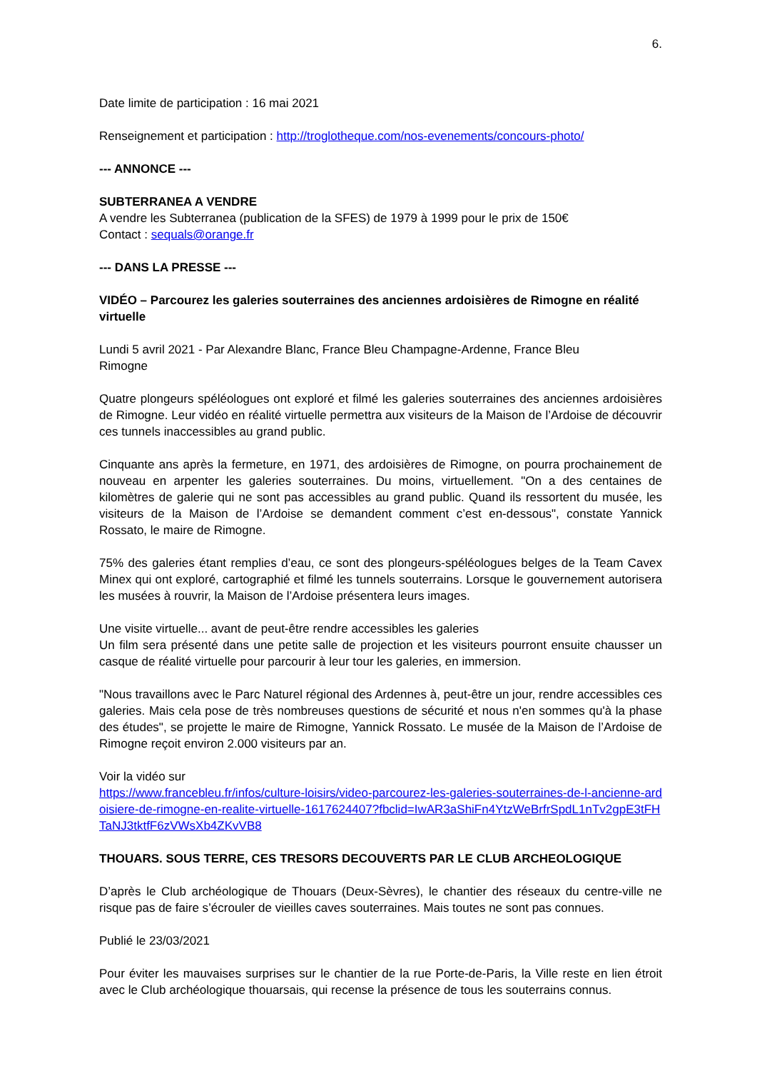6.
Date limite de participation : 16 mai 2021
Renseignement et participation : http://troglotheque.com/nos-evenements/concours-photo/
--- ANNONCE ---
SUBTERRANEA A VENDRE
A vendre les Subterranea (publication de la SFES) de 1979 à 1999 pour le prix de 150€
Contact : sequals@orange.fr
--- DANS LA PRESSE ---
VIDÉO – Parcourez les galeries souterraines des anciennes ardoisières de Rimogne en réalité virtuelle
Lundi 5 avril 2021 - Par Alexandre Blanc, France Bleu Champagne-Ardenne, France Bleu
Rimogne
Quatre plongeurs spéléologues ont exploré et filmé les galeries souterraines des anciennes ardoisières de Rimogne. Leur vidéo en réalité virtuelle permettra aux visiteurs de la Maison de l’Ardoise de découvrir ces tunnels inaccessibles au grand public.
Cinquante ans après la fermeture, en 1971, des ardoisières de Rimogne, on pourra prochainement de nouveau en arpenter les galeries souterraines. Du moins, virtuellement. "On a des centaines de kilomètres de galerie qui ne sont pas accessibles au grand public. Quand ils ressortent du musée, les visiteurs de la Maison de l’Ardoise se demandent comment c’est en-dessous", constate Yannick Rossato, le maire de Rimogne.
75% des galeries étant remplies d’eau, ce sont des plongeurs-spéléologues belges de la Team Cavex Minex qui ont exploré, cartographié et filmé les tunnels souterrains. Lorsque le gouvernement autorisera les musées à rouvrir, la Maison de l’Ardoise présentera leurs images.
Une visite virtuelle... avant de peut-être rendre accessibles les galeries
Un film sera présenté dans une petite salle de projection et les visiteurs pourront ensuite chausser un casque de réalité virtuelle pour parcourir à leur tour les galeries, en immersion.
"Nous travaillons avec le Parc Naturel régional des Ardennes à, peut-être un jour, rendre accessibles ces galeries. Mais cela pose de très nombreuses questions de sécurité et nous n'en sommes qu'à la phase des études", se projette le maire de Rimogne, Yannick Rossato. Le musée de la Maison de l’Ardoise de Rimogne reçoit environ 2.000 visiteurs par an.
Voir la vidéo sur
https://www.francebleu.fr/infos/culture-loisirs/video-parcourez-les-galeries-souterraines-de-l-ancienne-ardoisiere-de-rimogne-en-realite-virtuelle-1617624407?fbclid=IwAR3aShiFn4YtzWeBrfrSpdL1nTv2gpE3tFHTaNJ3tktfF6zVWsXb4ZKvVB8
THOUARS. SOUS TERRE, CES TRESORS DECOUVERTS PAR LE CLUB ARCHEOLOGIQUE
D’après le Club archéologique de Thouars (Deux-Sèvres), le chantier des réseaux du centre-ville ne risque pas de faire s’écrouler de vieilles caves souterraines. Mais toutes ne sont pas connues.
Publié le 23/03/2021
Pour éviter les mauvaises surprises sur le chantier de la rue Porte-de-Paris, la Ville reste en lien étroit avec le Club archéologique thouarsais, qui recense la présence de tous les souterrains connus.